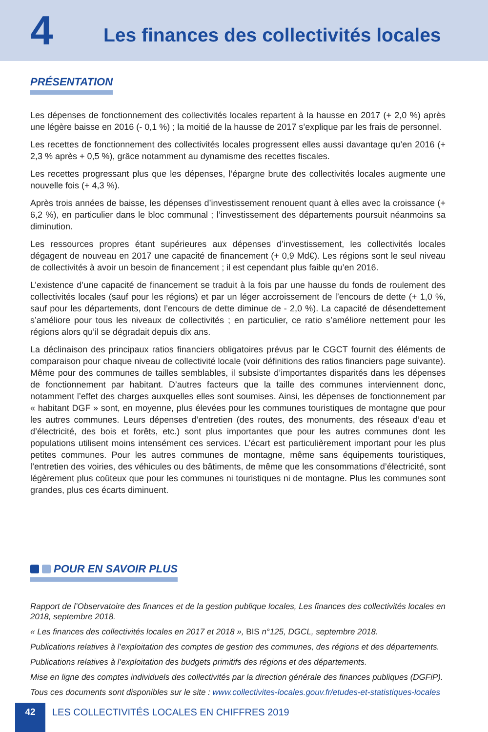4
Les finances des collectivités locales
PRÉSENTATION
Les dépenses de fonctionnement des collectivités locales repartent à la hausse en 2017 (+ 2,0 %) après une légère baisse en 2016 (- 0,1 %) ; la moitié de la hausse de 2017 s’explique par les frais de personnel.
Les recettes de fonctionnement des collectivités locales progressent elles aussi davantage qu’en 2016 (+ 2,3 % après + 0,5 %), grâce notamment au dynamisme des recettes fiscales.
Les recettes progressant plus que les dépenses, l’épargne brute des collectivités locales augmente une nouvelle fois (+ 4,3 %).
Après trois années de baisse, les dépenses d’investissement renouent quant à elles avec la croissance (+ 6,2 %), en particulier dans le bloc communal ; l’investissement des départements poursuit néanmoins sa diminution.
Les ressources propres étant supérieures aux dépenses d’investissement, les collectivités locales dégagent de nouveau en 2017 une capacité de financement (+ 0,9 Md€). Les régions sont le seul niveau de collectivités à avoir un besoin de financement ; il est cependant plus faible qu’en 2016.
L’existence d’une capacité de financement se traduit à la fois par une hausse du fonds de roulement des collectivités locales (sauf pour les régions) et par un léger accroissement de l’encours de dette (+ 1,0 %, sauf pour les départements, dont l’encours de dette diminue de - 2,0 %). La capacité de désendettement s’améliore pour tous les niveaux de collectivités ; en particulier, ce ratio s’améliore nettement pour les régions alors qu’il se dégradait depuis dix ans.
La déclinaison des principaux ratios financiers obligatoires prévus par le CGCT fournit des éléments de comparaison pour chaque niveau de collectivité locale (voir définitions des ratios financiers page suivante). Même pour des communes de tailles semblables, il subsiste d’importantes disparités dans les dépenses de fonctionnement par habitant. D’autres facteurs que la taille des communes interviennent donc, notamment l’effet des charges auxquelles elles sont soumises. Ainsi, les dépenses de fonctionnement par « habitant DGF » sont, en moyenne, plus élevées pour les communes touristiques de montagne que pour les autres communes. Leurs dépenses d’entretien (des routes, des monuments, des réseaux d’eau et d’électricité, des bois et forêts, etc.) sont plus importantes que pour les autres communes dont les populations utilisent moins intensément ces services. L’écart est particulièrement important pour les plus petites communes. Pour les autres communes de montagne, même sans équipements touristiques, l’entretien des voiries, des véhicules ou des bâtiments, de même que les consommations d’électricité, sont légèrement plus coûteux que pour les communes ni touristiques ni de montagne. Plus les communes sont grandes, plus ces écarts diminuent.
POUR EN SAVOIR PLUS
Rapport de l’Observatoire des finances et de la gestion publique locales, Les finances des collectivités locales en 2018, septembre 2018.
« Les finances des collectivités locales en 2017 et 2018 », BIS n°125, DGCL, septembre 2018.
Publications relatives à l’exploitation des comptes de gestion des communes, des régions et des départements.
Publications relatives à l’exploitation des budgets primitifs des régions et des départements.
Mise en ligne des comptes individuels des collectivités par la direction générale des finances publiques (DGFiP).
Tous ces documents sont disponibles sur le site : www.collectivites-locales.gouv.fr/etudes-et-statistiques-locales
42 LES COLLECTIVITÉS LOCALES EN CHIFFRES 2019